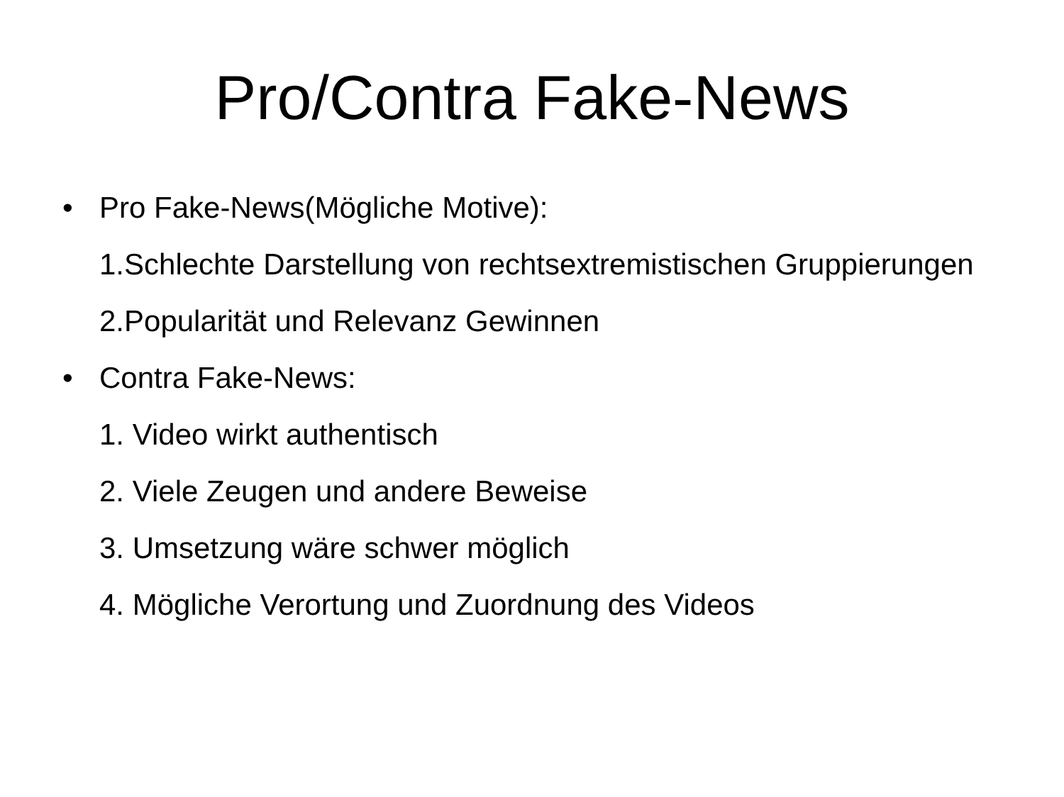Pro/Contra Fake-News
• Pro Fake-News(Mögliche Motive):
1.Schlechte Darstellung von rechtsextremistischen Gruppierungen
2.Popularität und Relevanz Gewinnen
• Contra Fake-News:
1. Video wirkt authentisch
2. Viele Zeugen und andere Beweise
3. Umsetzung wäre schwer möglich
4. Mögliche Verortung und Zuordnung des Videos